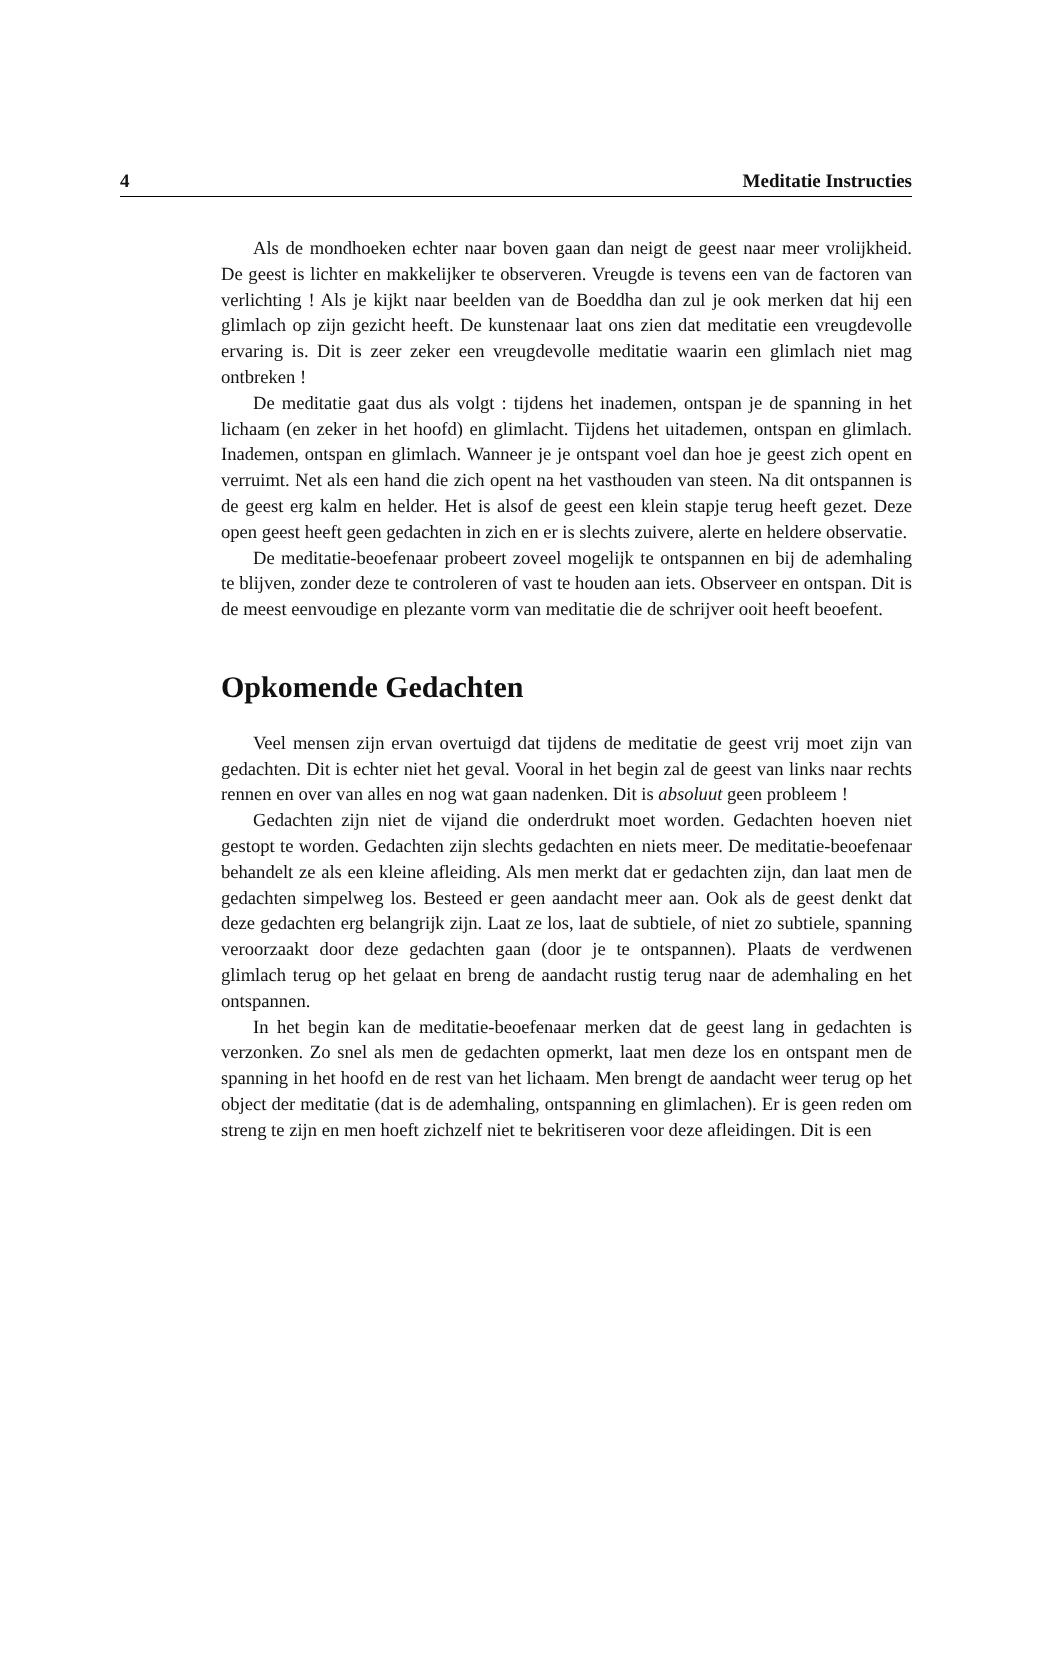4 Meditatie Instructies
Als de mondhoeken echter naar boven gaan dan neigt de geest naar meer vrolijkheid. De geest is lichter en makkelijker te observeren. Vreugde is tevens een van de factoren van verlichting ! Als je kijkt naar beelden van de Boeddha dan zul je ook merken dat hij een glimlach op zijn gezicht heeft. De kunstenaar laat ons zien dat meditatie een vreugdevolle ervaring is. Dit is zeer zeker een vreugdevolle meditatie waarin een glimlach niet mag ontbreken !
De meditatie gaat dus als volgt : tijdens het inademen, ontspan je de spanning in het lichaam (en zeker in het hoofd) en glimlacht. Tijdens het uitademen, ontspan en glimlach. Inademen, ontspan en glimlach. Wanneer je je ontspant voel dan hoe je geest zich opent en verruimt. Net als een hand die zich opent na het vasthouden van steen. Na dit ontspannen is de geest erg kalm en helder. Het is alsof de geest een klein stapje terug heeft gezet. Deze open geest heeft geen gedachten in zich en er is slechts zuivere, alerte en heldere observatie.
De meditatie-beoefenaar probeert zoveel mogelijk te ontspannen en bij de ademhaling te blijven, zonder deze te controleren of vast te houden aan iets. Observeer en ontspan. Dit is de meest eenvoudige en plezante vorm van meditatie die de schrijver ooit heeft beoefent.
Opkomende Gedachten
Veel mensen zijn ervan overtuigd dat tijdens de meditatie de geest vrij moet zijn van gedachten. Dit is echter niet het geval. Vooral in het begin zal de geest van links naar rechts rennen en over van alles en nog wat gaan nadenken. Dit is absoluut geen probleem !
Gedachten zijn niet de vijand die onderdrukt moet worden. Gedachten hoeven niet gestopt te worden. Gedachten zijn slechts gedachten en niets meer. De meditatie-beoefenaar behandelt ze als een kleine afleiding. Als men merkt dat er gedachten zijn, dan laat men de gedachten simpelweg los. Besteed er geen aandacht meer aan. Ook als de geest denkt dat deze gedachten erg belangrijk zijn. Laat ze los, laat de subtiele, of niet zo subtiele, spanning veroorzaakt door deze gedachten gaan (door je te ontspannen). Plaats de verdwenen glimlach terug op het gelaat en breng de aandacht rustig terug naar de ademhaling en het ontspannen.
In het begin kan de meditatie-beoefenaar merken dat de geest lang in gedachten is verzonken. Zo snel als men de gedachten opmerkt, laat men deze los en ontspant men de spanning in het hoofd en de rest van het lichaam. Men brengt de aandacht weer terug op het object der meditatie (dat is de ademhaling, ontspanning en glimlachen). Er is geen reden om streng te zijn en men hoeft zichzelf niet te bekritiseren voor deze afleidingen. Dit is een